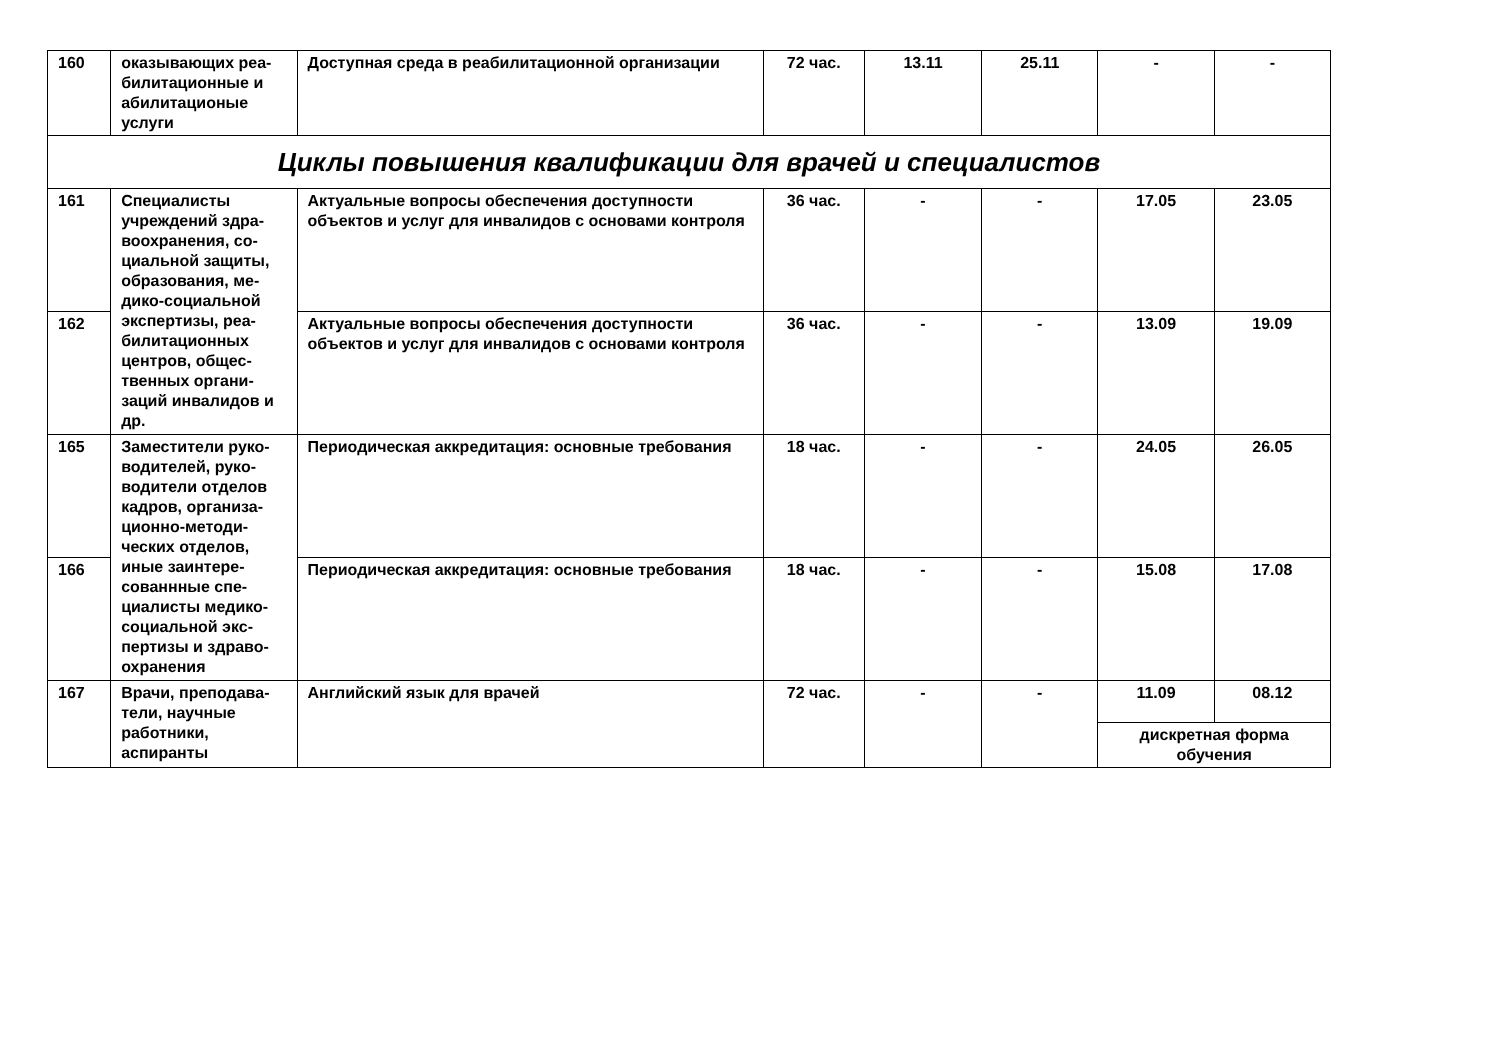| 160 | оказывающих реа-билитационные и абилитационые услуги | Доступная среда в реабилитационной организации | 72 час. | 13.11 | 25.11 | - | - |
| Циклы повышения квалификации для врачей и специалистов | | | | | | | |
| 161 | Специалисты учреждений здра-воохранения, со-циальной защиты, образования, ме-дико-социальной экспертизы, реа-билитационных центров, общес-твенных органи-заций инвалидов и др. | Актуальные вопросы обеспечения доступности объектов и услуг для инвалидов с основами контроля | 36 час. | - | - | 17.05 | 23.05 |
| 162 | | Актуальные вопросы обеспечения доступности объектов и услуг для инвалидов с основами контроля | 36 час. | - | - | 13.09 | 19.09 |
| 165 | Заместители руко-водителей, руко-водители отделов кадров, организа-ционно-методи-ческих отделов, иные заинтере-сованнные спе-циалисты медико-социальной экс-пертизы и здраво-охранения | Периодическая аккредитация: основные требования | 18 час. | - | - | 24.05 | 26.05 |
| 166 | | Периодическая аккредитация: основные требования | 18 час. | - | - | 15.08 | 17.08 |
| 167 | Врачи, преподава-тели, научные работники, аспиранты | Английский язык для врачей | 72 час. | - | - | 11.09 | 08.12 |
| | | | | | | дискретная форма обучения | |